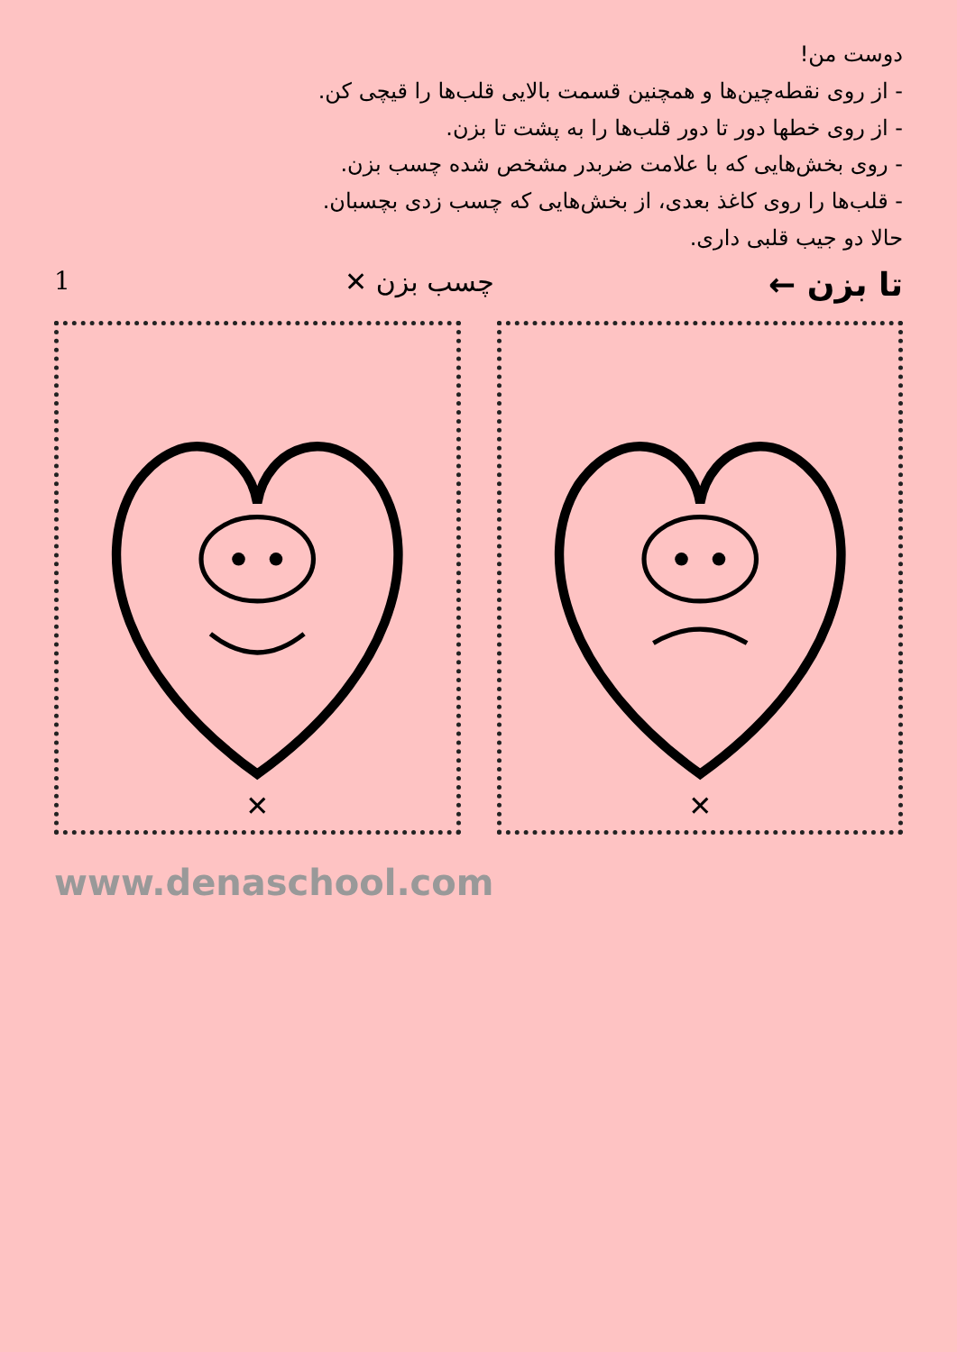دوست من!
- از روی نقطه‌چین‌ها و همچنین قسمت بالایی قلب‌ها را قیچی کن.
- از روی خطها دور تا دور قلب‌ها را به پشت تا بزن.
- روی بخش‌هایی که با علامت ضربدر مشخص شده چسب بزن.
- قلب‌ها را روی کاغذ بعدی، از بخش‌هایی که چسب زدی بچسبان.
حالا دو جیب قلبی داری.
تا بزن ← چسب بزن ✕ 1
✕
✕
www.denaschool.com